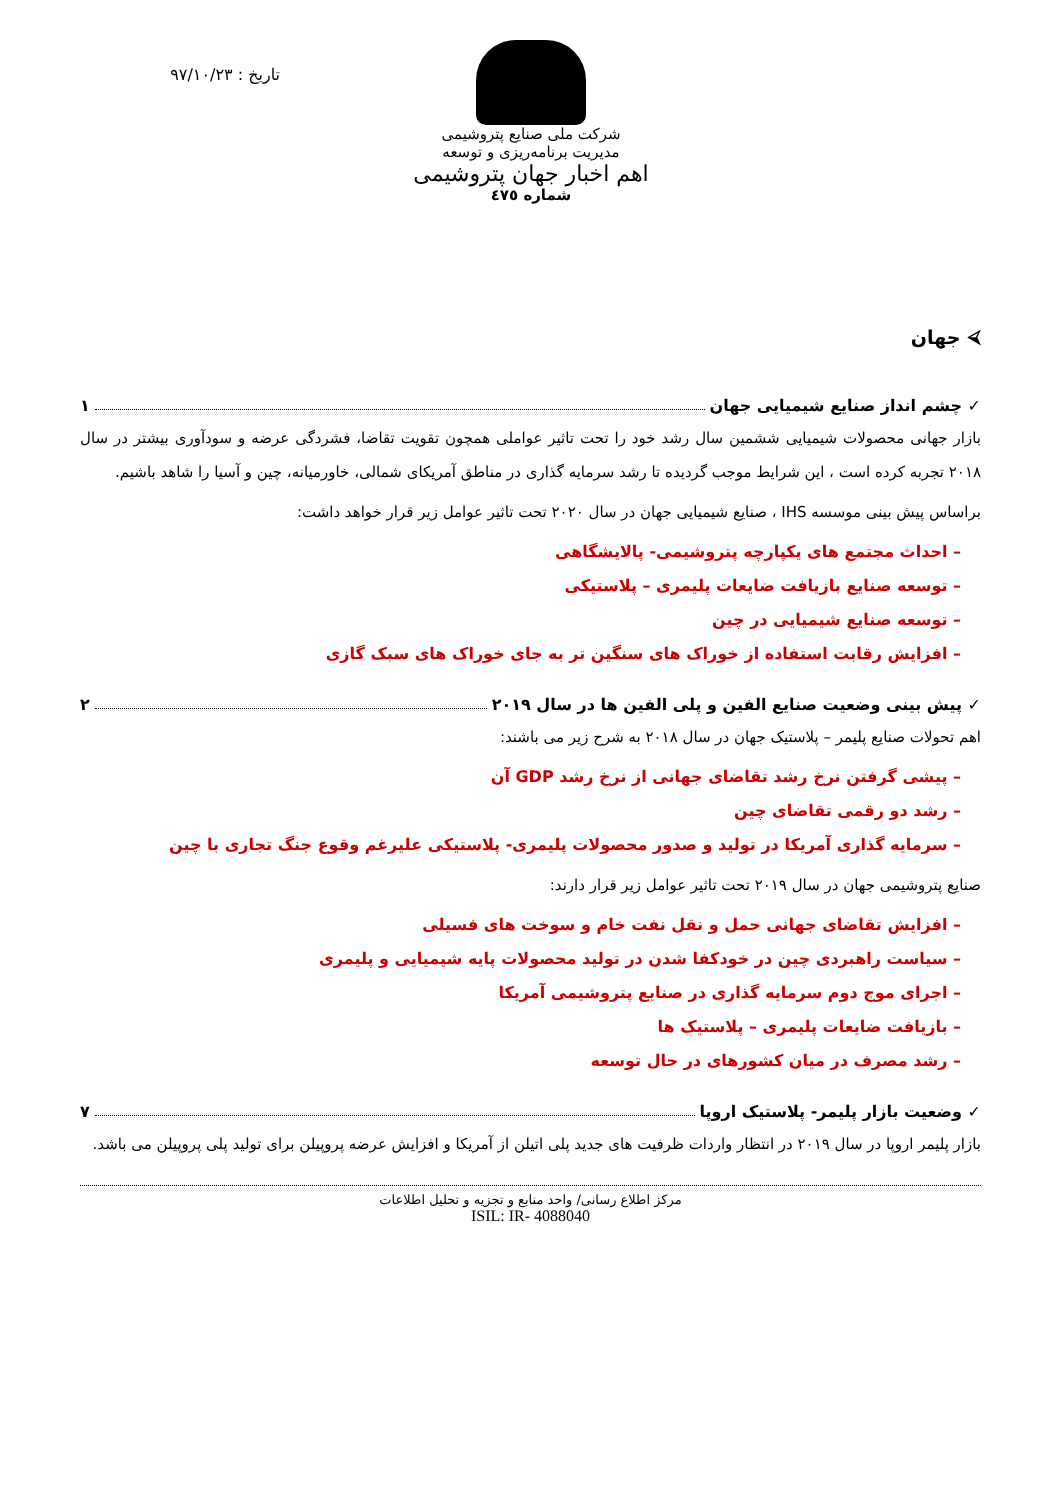شرکت ملی صنایع پتروشیمی
مدیریت برنامه‌ریزی و توسعه
اهم اخبار جهان پتروشیمی
شماره ٤٧٥
تاریخ : ٩٧/١٠/٢٣
⮘ جهان
✓ چشم انداز صنایع شیمیایی جهان ١
بازار جهانی محصولات شیمیایی ششمین سال رشد خود را تحت تاثیر عواملی همچون تقویت تقاضا، فشردگی عرضه و سودآوری بیشتر در سال ٢٠١٨ تجربه کرده است ، این شرایط موجب گردیده تا رشد سرمایه گذاری در مناطق آمریکای شمالی، خاورمیانه، چین و آسیا را شاهد باشیم.
براساس پیش بینی موسسه IHS ، صنایع شیمیایی جهان در سال ٢٠٢٠ تحت تاثیر عوامل زیر قرار خواهد داشت:
– احداث مجتمع های یکپارچه پتروشیمی- پالایشگاهی
– توسعه صنایع بازیافت ضایعات پلیمری – پلاستیکی
– توسعه صنایع شیمیایی در چین
– افزایش رقابت استفاده از خوراک های سنگین تر به جای خوراک های سبک گازی
✓ پیش بینی وضعیت صنایع الفین و پلی الفین ها در سال ٢٠١٩ ٢
اهم تحولات صنایع پلیمر – پلاستیک جهان در سال ٢٠١٨ به شرح زیر می باشند:
– پیشی گرفتن نرخ رشد تقاضای جهانی از نرخ رشد GDP آن
– رشد دو رقمی تقاضای چین
– سرمایه گذاری آمریکا در تولید و صدور محصولات پلیمری- پلاستیکی علیرغم وقوع جنگ تجاری با چین
صنایع پتروشیمی جهان در سال ٢٠١٩ تحت تاثیر عوامل زیر قرار دارند:
– افزایش تقاضای جهانی حمل و نقل نفت خام و سوخت های فسیلی
– سیاست راهبردی چین در خودکفا شدن در تولید محصولات پایه شیمیایی و پلیمری
– اجرای موج دوم سرمایه گذاری در صنایع پتروشیمی آمریکا
– بازیافت ضایعات پلیمری – پلاستیک ها
– رشد مصرف در میان کشورهای در حال توسعه
✓ وضعیت بازار پلیمر- پلاستیک اروپا ٧
بازار پلیمر اروپا در سال ٢٠١٩ در انتظار واردات ظرفیت های جدید پلی اتیلن از آمریکا و افزایش عرضه پروپیلن برای تولید پلی پروپیلن می باشد.
مرکز اطلاع رسانی/ واحد منابع و تجزیه و تحلیل اطلاعات
ISIL: IR- 4088040